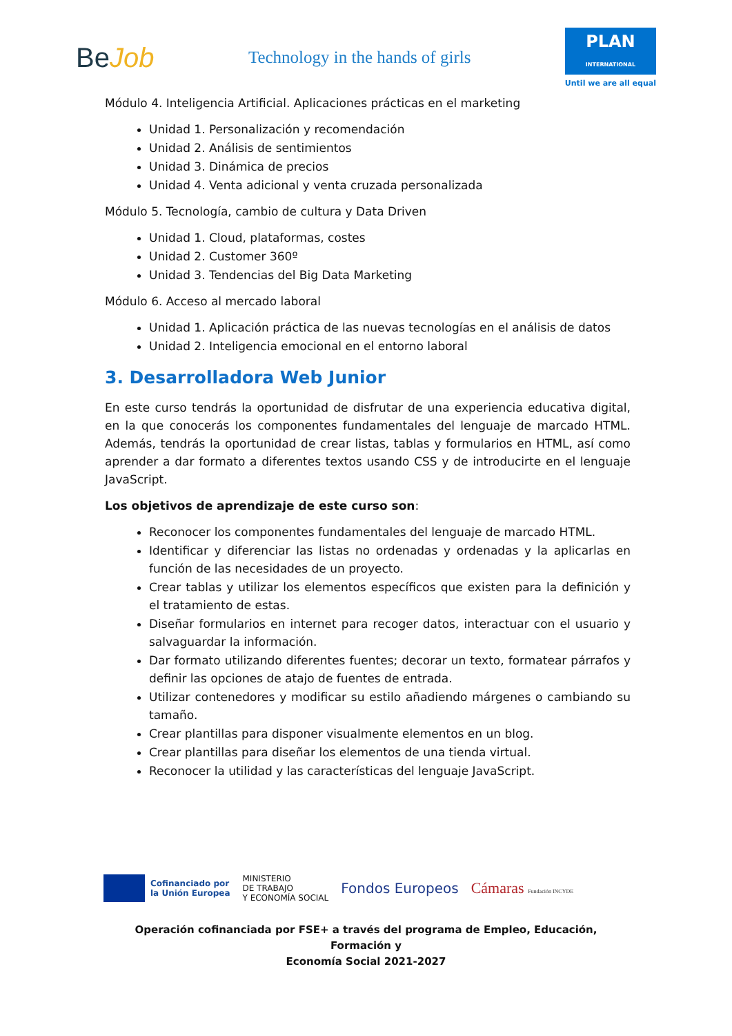BeJob
Technology in the hands of girls
PLAN
INTERNATIONAL
Until we are all equal
Módulo 4. Inteligencia Artificial. Aplicaciones prácticas en el marketing
Unidad 1. Personalización y recomendación
Unidad 2. Análisis de sentimientos
Unidad 3. Dinámica de precios
Unidad 4. Venta adicional y venta cruzada personalizada
Módulo 5. Tecnología, cambio de cultura y Data Driven
Unidad 1. Cloud, plataformas, costes
Unidad 2. Customer 360º
Unidad 3. Tendencias del Big Data Marketing
Módulo 6. Acceso al mercado laboral
Unidad 1. Aplicación práctica de las nuevas tecnologías en el análisis de datos
Unidad 2. Inteligencia emocional en el entorno laboral
3. Desarrolladora Web Junior
En este curso tendrás la oportunidad de disfrutar de una experiencia educativa digital, en la que conocerás los componentes fundamentales del lenguaje de marcado HTML. Además, tendrás la oportunidad de crear listas, tablas y formularios en HTML, así como aprender a dar formato a diferentes textos usando CSS y de introducirte en el lenguaje JavaScript.
Los objetivos de aprendizaje de este curso son:
Reconocer los componentes fundamentales del lenguaje de marcado HTML.
Identificar y diferenciar las listas no ordenadas y ordenadas y la aplicarlas en función de las necesidades de un proyecto.
Crear tablas y utilizar los elementos específicos que existen para la definición y el tratamiento de estas.
Diseñar formularios en internet para recoger datos, interactuar con el usuario y salvaguardar la información.
Dar formato utilizando diferentes fuentes; decorar un texto, formatear párrafos y definir las opciones de atajo de fuentes de entrada.
Utilizar contenedores y modificar su estilo añadiendo márgenes o cambiando su tamaño.
Crear plantillas para disponer visualmente elementos en un blog.
Crear plantillas para diseñar los elementos de una tienda virtual.
Reconocer la utilidad y las características del lenguaje JavaScript.
Cofinanciado por
la Unión Europea
MINISTERIO
DE TRABAJO
Y ECONOMÍA SOCIAL
Fondos Europeos Cámaras Fundación INCYDE
Operación cofinanciada por FSE+ a través del programa de Empleo, Educación, Formación y
Economía Social 2021-2027